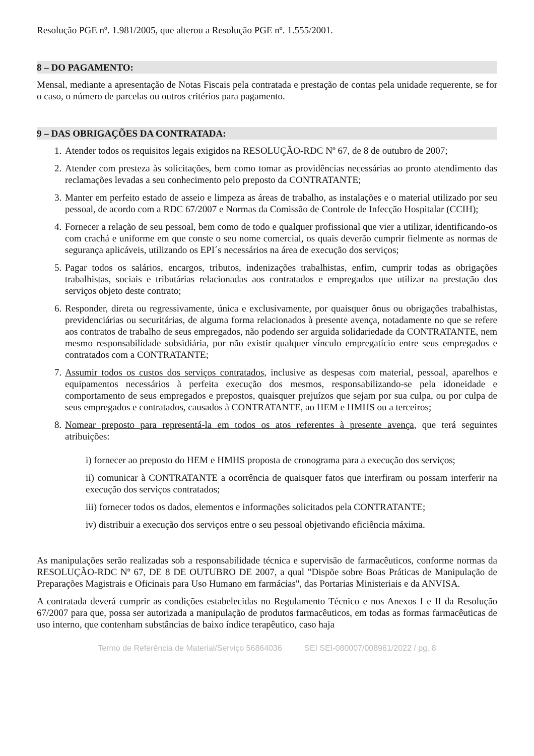Resolução PGE nº. 1.981/2005, que alterou a Resolução PGE nº. 1.555/2001.
8 – DO PAGAMENTO:
Mensal, mediante a apresentação de Notas Fiscais pela contratada e prestação de contas pela unidade requerente, se for o caso, o número de parcelas ou outros critérios para pagamento.
9 – DAS OBRIGAÇÕES DA CONTRATADA:
1. Atender todos os requisitos legais exigidos na RESOLUÇÃO-RDC Nº 67, de 8 de outubro de 2007;
2. Atender com presteza às solicitações, bem como tomar as providências necessárias ao pronto atendimento das reclamações levadas a seu conhecimento pelo preposto da CONTRATANTE;
3. Manter em perfeito estado de asseio e limpeza as áreas de trabalho, as instalações e o material utilizado por seu pessoal, de acordo com a RDC 67/2007 e Normas da Comissão de Controle de Infecção Hospitalar (CCIH);
4. Fornecer a relação de seu pessoal, bem como de todo e qualquer profissional que vier a utilizar, identificando-os com crachá e uniforme em que conste o seu nome comercial, os quais deverão cumprir fielmente as normas de segurança aplicáveis, utilizando os EPI´s necessários na área de execução dos serviços;
5. Pagar todos os salários, encargos, tributos, indenizações trabalhistas, enfim, cumprir todas as obrigações trabalhistas, sociais e tributárias relacionadas aos contratados e empregados que utilizar na prestação dos serviços objeto deste contrato;
6. Responder, direta ou regressivamente, única e exclusivamente, por quaisquer ônus ou obrigações trabalhistas, previdenciárias ou securitárias, de alguma forma relacionados à presente avença, notadamente no que se refere aos contratos de trabalho de seus empregados, não podendo ser arguida solidariedade da CONTRATANTE, nem mesmo responsabilidade subsidiária, por não existir qualquer vínculo empregatício entre seus empregados e contratados com a CONTRATANTE;
7. Assumir todos os custos dos serviços contratados, inclusive as despesas com material, pessoal, aparelhos e equipamentos necessários à perfeita execução dos mesmos, responsabilizando-se pela idoneidade e comportamento de seus empregados e prepostos, quaisquer prejuízos que sejam por sua culpa, ou por culpa de seus empregados e contratados, causados à CONTRATANTE, ao HEM e HMHS ou a terceiros;
8. Nomear preposto para representá-la em todos os atos referentes à presente avença, que terá seguintes atribuições:
i) fornecer ao preposto do HEM e HMHS proposta de cronograma para a execução dos serviços;
ii) comunicar à CONTRATANTE a ocorrência de quaisquer fatos que interfiram ou possam interferir na execução dos serviços contratados;
iii) fornecer todos os dados, elementos e informações solicitados pela CONTRATANTE;
iv) distribuir a execução dos serviços entre o seu pessoal objetivando eficiência máxima.
As manipulações serão realizadas sob a responsabilidade técnica e supervisão de farmacêuticos, conforme normas da RESOLUÇÃO-RDC Nº 67, DE 8 DE OUTUBRO DE 2007, a qual "Dispõe sobre Boas Práticas de Manipulação de Preparações Magistrais e Oficinais para Uso Humano em farmácias", das Portarias Ministeriais e da ANVISA.
A contratada deverá cumprir as condições estabelecidas no Regulamento Técnico e nos Anexos I e II da Resolução 67/2007 para que, possa ser autorizada a manipulação de produtos farmacêuticos, em todas as formas farmacêuticas de uso interno, que contenham substâncias de baixo índice terapêutico, caso haja
Termo de Referência de Material/Serviço 56864036 SEI SEI-080007/008961/2022 / pg. 8